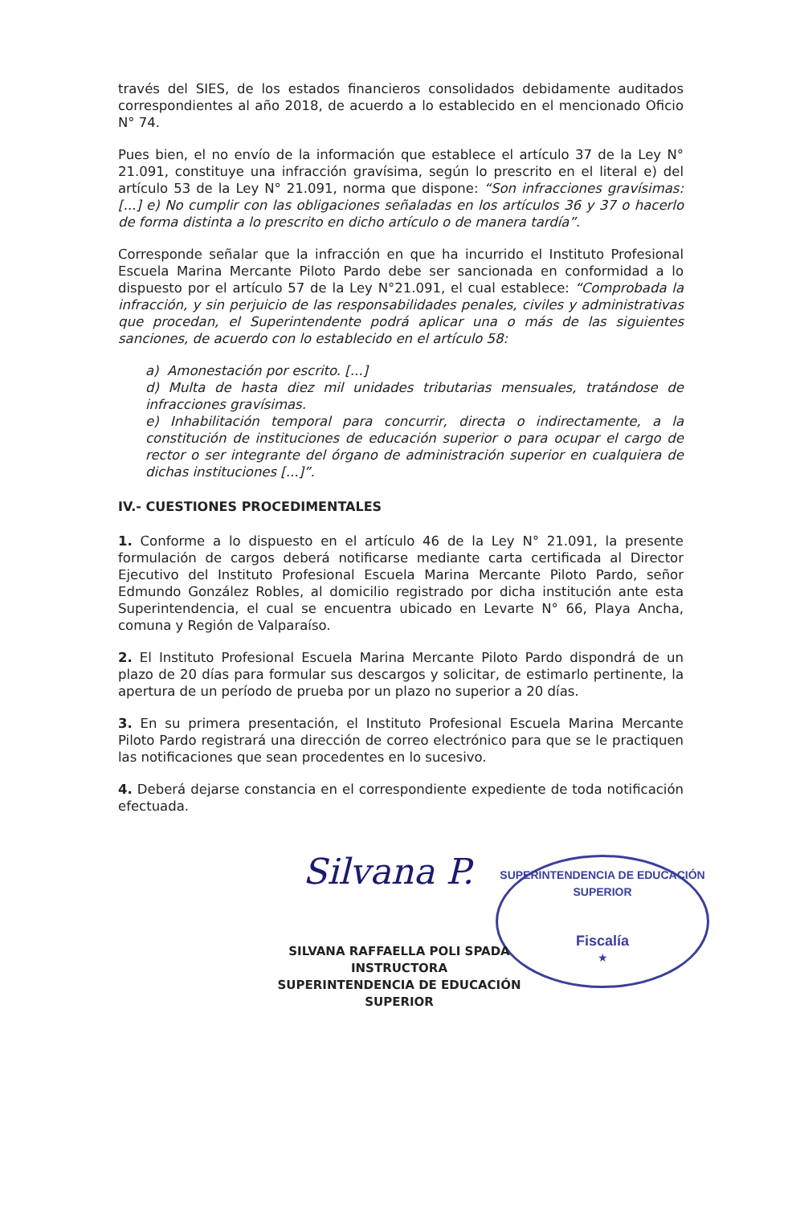través del SIES, de los estados financieros consolidados debidamente auditados correspondientes al año 2018, de acuerdo a lo establecido en el mencionado Oficio N° 74.
Pues bien, el no envío de la información que establece el artículo 37 de la Ley N° 21.091, constituye una infracción gravísima, según lo prescrito en el literal e) del artículo 53 de la Ley N° 21.091, norma que dispone: “Son infracciones gravísimas: [...] e) No cumplir con las obligaciones señaladas en los artículos 36 y 37 o hacerlo de forma distinta a lo prescrito en dicho artículo o de manera tardía”.
Corresponde señalar que la infracción en que ha incurrido el Instituto Profesional Escuela Marina Mercante Piloto Pardo debe ser sancionada en conformidad a lo dispuesto por el artículo 57 de la Ley N°21.091, el cual establece: “Comprobada la infracción, y sin perjuicio de las responsabilidades penales, civiles y administrativas que procedan, el Superintendente podrá aplicar una o más de las siguientes sanciones, de acuerdo con lo establecido en el artículo 58:
a) Amonestación por escrito. [...]
d) Multa de hasta diez mil unidades tributarias mensuales, tratándose de infracciones gravísimas.
e) Inhabilitación temporal para concurrir, directa o indirectamente, a la constitución de instituciones de educación superior o para ocupar el cargo de rector o ser integrante del órgano de administración superior en cualquiera de dichas instituciones [...]”.
IV.- CUESTIONES PROCEDIMENTALES
1. Conforme a lo dispuesto en el artículo 46 de la Ley N° 21.091, la presente formulación de cargos deberá notificarse mediante carta certificada al Director Ejecutivo del Instituto Profesional Escuela Marina Mercante Piloto Pardo, señor Edmundo González Robles, al domicilio registrado por dicha institución ante esta Superintendencia, el cual se encuentra ubicado en Levarte N° 66, Playa Ancha, comuna y Región de Valparaíso.
2. El Instituto Profesional Escuela Marina Mercante Piloto Pardo dispondrá de un plazo de 20 días para formular sus descargos y solicitar, de estimarlo pertinente, la apertura de un período de prueba por un plazo no superior a 20 días.
3. En su primera presentación, el Instituto Profesional Escuela Marina Mercante Piloto Pardo registrará una dirección de correo electrónico para que se le practiquen las notificaciones que sean procedentes en lo sucesivo.
4. Deberá dejarse constancia en el correspondiente expediente de toda notificación efectuada.
Silvana P.
SUPERINTENDENCIA DE EDUCACIÓN SUPERIOR
Fiscalía
★
SILVANA RAFFAELLA POLI SPADA
INSTRUCTORA
SUPERINTENDENCIA DE EDUCACIÓN SUPERIOR